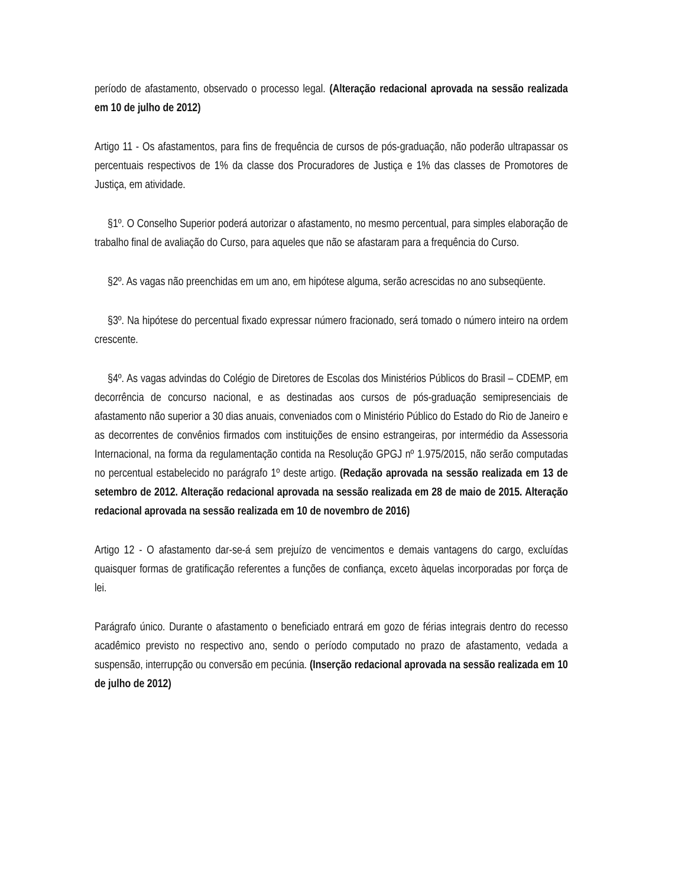período de afastamento, observado o processo legal. (Alteração redacional aprovada na sessão realizada em 10 de julho de 2012)
Artigo 11 - Os afastamentos, para fins de frequência de cursos de pós-graduação, não poderão ultrapassar os percentuais respectivos de 1% da classe dos Procuradores de Justiça e 1% das classes de Promotores de Justiça, em atividade.
§1º. O Conselho Superior poderá autorizar o afastamento, no mesmo percentual, para simples elaboração de trabalho final de avaliação do Curso, para aqueles que não se afastaram para a frequência do Curso.
§2º. As vagas não preenchidas em um ano, em hipótese alguma, serão acrescidas no ano subseqüente.
§3º. Na hipótese do percentual fixado expressar número fracionado, será tomado o número inteiro na ordem crescente.
§4º. As vagas advindas do Colégio de Diretores de Escolas dos Ministérios Públicos do Brasil – CDEMP, em decorrência de concurso nacional, e as destinadas aos cursos de pós-graduação semipresenciais de afastamento não superior a 30 dias anuais, conveniados com o Ministério Público do Estado do Rio de Janeiro e as decorrentes de convênios firmados com instituições de ensino estrangeiras, por intermédio da Assessoria Internacional, na forma da regulamentação contida na Resolução GPGJ nº 1.975/2015, não serão computadas no percentual estabelecido no parágrafo 1º deste artigo. (Redação aprovada na sessão realizada em 13 de setembro de 2012. Alteração redacional aprovada na sessão realizada em 28 de maio de 2015. Alteração redacional aprovada na sessão realizada em 10 de novembro de 2016)
Artigo 12 - O afastamento dar-se-á sem prejuízo de vencimentos e demais vantagens do cargo, excluídas quaisquer formas de gratificação referentes a funções de confiança, exceto àquelas incorporadas por força de lei.
Parágrafo único. Durante o afastamento o beneficiado entrará em gozo de férias integrais dentro do recesso acadêmico previsto no respectivo ano, sendo o período computado no prazo de afastamento, vedada a suspensão, interrupção ou conversão em pecúnia. (Inserção redacional aprovada na sessão realizada em 10 de julho de 2012)